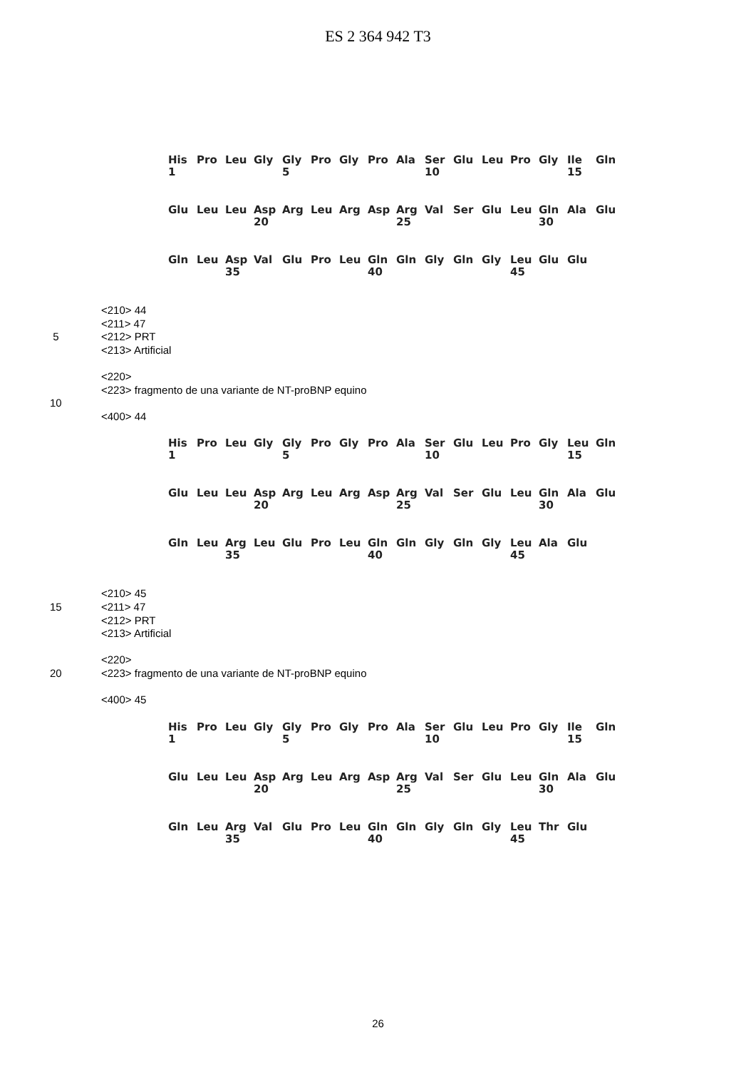ES 2 364 942 T3
| His | Pro | Leu | Gly | Gly | Pro | Gly | Pro | Ala | Ser | Glu | Leu | Pro | Gly | Ile | Gln |
| 1 | | | | 5 | | | | | 10 | | | | | 15 | |
| Glu | Leu | Leu | Asp | Arg | Leu | Arg | Asp | Arg | Val | Ser | Glu | Leu | Gln | Ala | Glu |
| | | | 20 | | | | | 25 | | | | | 30 | | |
| Gln | Leu | Asp | Val | Glu | Pro | Leu | Gln | Gln | Gly | Gln | Gly | Leu | Glu | Glu | |
| | | 35 | | | | | 40 | | | | | 45 | | | |
<210> 44
<211> 47
5 <212> PRT
<213> Artificial
<220>
<223> fragmento de una variante de NT-proBNP equino
10
<400> 44
| His | Pro | Leu | Gly | Gly | Pro | Gly | Pro | Ala | Ser | Glu | Leu | Pro | Gly | Leu | Gln |
| 1 | | | | 5 | | | | | 10 | | | | | 15 | |
| Glu | Leu | Leu | Asp | Arg | Leu | Arg | Asp | Arg | Val | Ser | Glu | Leu | Gln | Ala | Glu |
| | | | 20 | | | | | 25 | | | | | 30 | | |
| Gln | Leu | Arg | Leu | Glu | Pro | Leu | Gln | Gln | Gly | Gln | Gly | Leu | Ala | Glu | |
| | | 35 | | | | | 40 | | | | | 45 | | | |
<210> 45
15 <211> 47
<212> PRT
<213> Artificial
<220>
20 <223> fragmento de una variante de NT-proBNP equino
<400> 45
| His | Pro | Leu | Gly | Gly | Pro | Gly | Pro | Ala | Ser | Glu | Leu | Pro | Gly | Ile | Gln |
| 1 | | | | 5 | | | | | 10 | | | | | 15 | |
| Glu | Leu | Leu | Asp | Arg | Leu | Arg | Asp | Arg | Val | Ser | Glu | Leu | Gln | Ala | Glu |
| | | | 20 | | | | | 25 | | | | | 30 | | |
| Gln | Leu | Arg | Val | Glu | Pro | Leu | Gln | Gln | Gly | Gln | Gly | Leu | Thr | Glu | |
| | | 35 | | | | | 40 | | | | | 45 | | | |
26